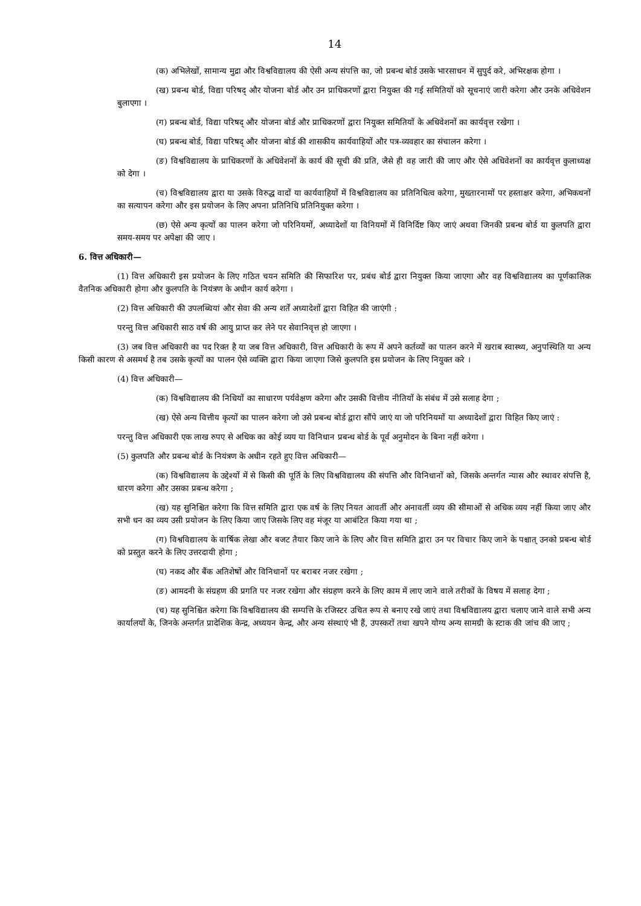14
(क) अभिलेखों, सामान्य मुद्रा और विश्वविद्यालय की ऐसी अन्य संपत्ति का, जो प्रबन्ध बोर्ड उसके भारसाधन में सुपुर्द करे, अभिरक्षक होगा ।
(ख) प्रबन्ध बोर्ड, विद्या परिषद् और योजना बोर्ड और उन प्राधिकरणों द्वारा नियुक्त की गई समितियों को सूचनाएं जारी करेगा और उनके अधिवेशन बुलाएगा ।
(ग) प्रबन्ध बोर्ड, विद्या परिषद् और योजना बोर्ड और प्राधिकरणों द्वारा नियुक्त समितियों के अधिवेशनों का कार्यवृत्त रखेगा ।
(घ) प्रबन्ध बोर्ड, विद्या परिषद् और योजना बोर्ड की शासकीय कार्यवाहियों और पत्र-व्यवहार का संचालन करेगा ।
(ङ) विश्वविद्यालय के प्राधिकरणों के अधिवेशनों के कार्य की सूची की प्रति, जैसे ही वह जारी की जाए और ऐसे अधिवेशनों का कार्यवृत्त कुलाध्यक्ष को देगा ।
(च) विश्वविद्यालय द्वारा या उसके विरुद्ध वादों या कार्यवाहियों में विश्वविद्यालय का प्रतिनिधित्व करेगा, मुख्तारनामों पर हस्ताक्षर करेगा, अभिकथनों का सत्यापन करेगा और इस प्रयोजन के लिए अपना प्रतिनिधि प्रतिनियुक्त करेगा ।
(छ) ऐसे अन्य कृत्यों का पालन करेगा जो परिनियमों, अध्यादेशों या विनियमों में विनिर्दिष्ट किए जाएं अथवा जिनकी प्रबन्ध बोर्ड या कुलपति द्वारा समय-समय पर अपेक्षा की जाए ।
6. वित्त अधिकारी—
(1) वित्त अधिकारी इस प्रयोजन के लिए गठित चयन समिति की सिफारिश पर, प्रबंध बोर्ड द्वारा नियुक्त किया जाएगा और वह विश्वविद्यालय का पूर्णकालिक वैतनिक अधिकारी होगा और कुलपति के नियंत्रण के अधीन कार्य करेगा ।
(2) वित्त अधिकारी की उपलब्धियां और सेवा की अन्य शर्तें अध्यादेशों द्वारा विहित की जाएंगी :
परन्तु वित्त अधिकारी साठ वर्ष की आयु प्राप्त कर लेने पर सेवानिवृत्त हो जाएगा ।
(3) जब वित्त अधिकारी का पद रिक्त है या जब वित्त अधिकारी, वित्त अधिकारी के रूप में अपने कर्तव्यों का पालन करने में खराब स्वास्थ्य, अनुपस्थिति या अन्य किसी कारण से असमर्थ है तब उसके कृत्यों का पालन ऐसे व्यक्ति द्वारा किया जाएगा जिसे कुलपति इस प्रयोजन के लिए नियुक्त करे ।
(4) वित्त अधिकारी—
(क) विश्वविद्यालय की निधियों का साधारण पर्यवेक्षण करेगा और उसकी वित्तीय नीतियों के संबंध में उसे सलाह देगा ;
(ख) ऐसे अन्य वित्तीय कृत्यों का पालन करेगा जो उसे प्रबन्ध बोर्ड द्वारा सौंपे जाएं या जो परिनियमों या अध्यादेशों द्वारा विहित किए जाएं :
परन्तु वित्त अधिकारी एक लाख रुपए से अधिक का कोई व्यय या विनिधान प्रबन्ध बोर्ड के पूर्व अनुमोदन के बिना नहीं करेगा ।
(5) कुलपति और प्रबन्ध बोर्ड के नियंत्रण के अधीन रहते हुए वित्त अधिकारी—
(क) विश्वविद्यालय के उद्देश्यों में से किसी की पूर्ति के लिए विश्वविद्यालय की संपत्ति और विनिधानों को, जिसके अन्तर्गत न्यास और स्थावर संपत्ति है, धारण करेगा और उसका प्रबन्ध करेगा ;
(ख) यह सुनिश्चित करेगा कि वित्त समिति द्वारा एक वर्ष के लिए नियत आवर्ती और अनावर्ती व्यय की सीमाओं से अधिक व्यय नहीं किया जाए और सभी धन का व्यय उसी प्रयोजन के लिए किया जाए जिसके लिए वह मंजूर या आबंटित किया गया था ;
(ग) विश्वविद्यालय के वार्षिक लेखा और बजट तैयार किए जाने के लिए और वित्त समिति द्वारा उन पर विचार किए जाने के पश्चात् उनको प्रबन्ध बोर्ड को प्रस्तुत करने के लिए उत्तरदायी होगा ;
(घ) नकद और बैंक अतिशेषों और विनिधानों पर बराबर नजर रखेगा ;
(ङ) आमदनी के संग्रहण की प्रगति पर नजर रखेगा और संग्रहण करने के लिए काम में लाए जाने वाले तरीकों के विषय में सलाह देगा ;
(च) यह सुनिश्चित करेगा कि विश्वविद्यालय की सम्पत्ति के रजिस्टर उचित रूप से बनाए रखे जाएं तथा विश्वविद्यालय द्वारा चलाए जाने वाले सभी अन्य कार्यालयों के, जिनके अन्तर्गत प्रादेशिक केन्द्र, अध्ययन केन्द्र, और अन्य संस्थाएं भी हैं, उपस्करों तथा खपने योग्य अन्य सामग्री के स्टाक की जांच की जाए ;